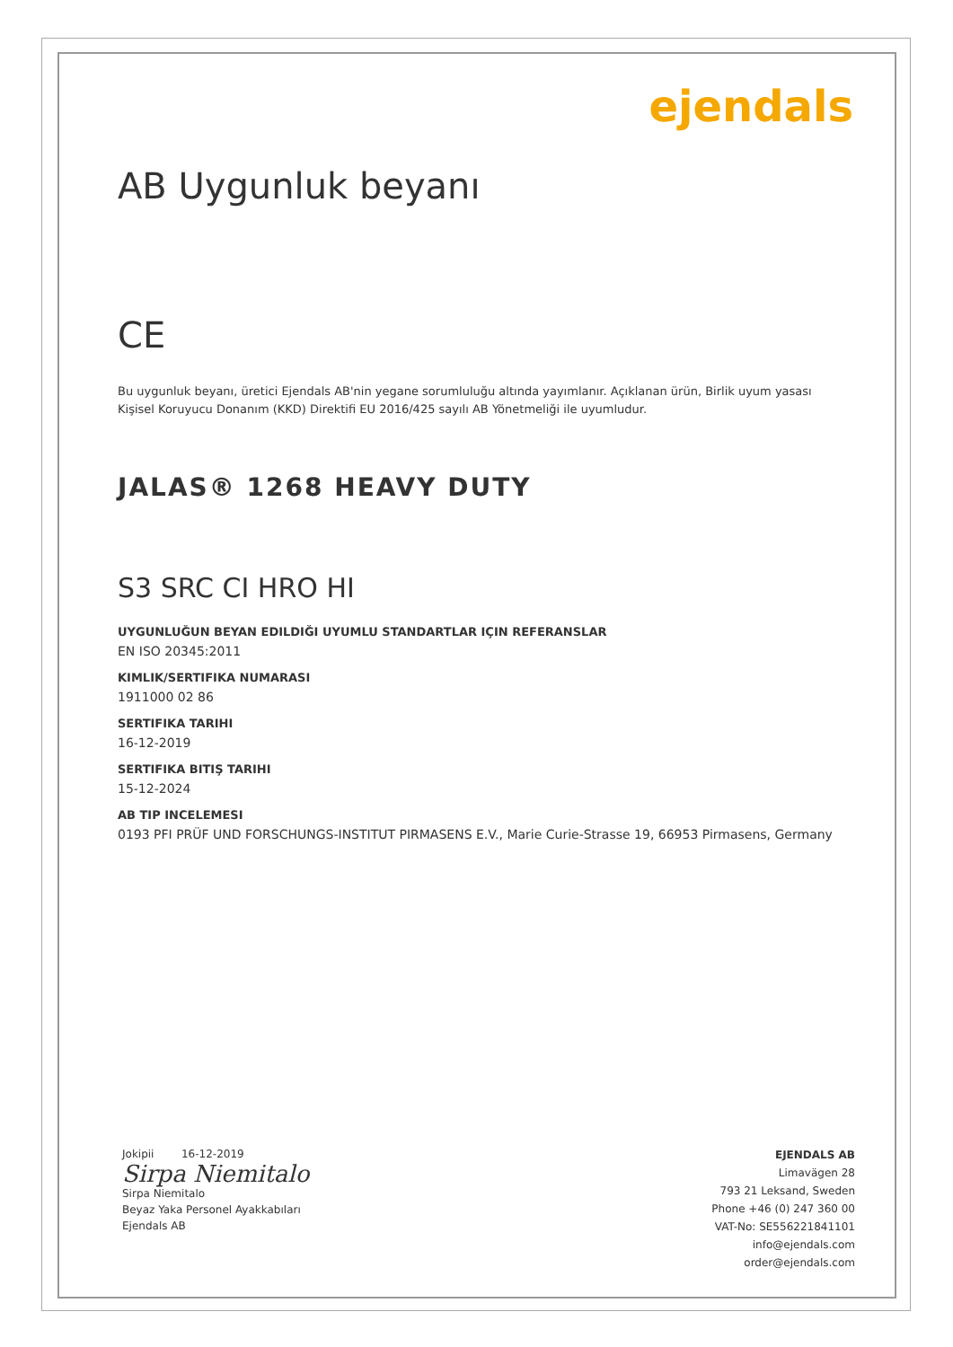ejendals
AB Uygunluk beyanı
CE
Bu uygunluk beyanı, üretici Ejendals AB'nin yegane sorumluluğu altında yayımlanır. Açıklanan ürün, Birlik uyum yasası Kişisel Koruyucu Donanım (KKD) Direktifi EU 2016/425 sayılı AB Yönetmeliği ile uyumludur.
JALAS® 1268 HEAVY DUTY
S3 SRC CI HRO HI
UYGUNLUĞUN BEYAN EDILDIĞI UYUMLU STANDARTLAR IÇIN REFERANSLAR
EN ISO 20345:2011
KIMLIK/SERTIFIKA NUMARASI
1911000 02 86
SERTIFIKA TARIHI
16-12-2019
SERTIFIKA BITIŞ TARIHI
15-12-2024
AB TIP INCELEMESI
0193 PFI PRÜF UND FORSCHUNGS-INSTITUT PIRMASENS E.V., Marie Curie-Strasse 19, 66953 Pirmasens, Germany
Jokipii 16-12-2019
Sirpa Niemitalo
Sirpa Niemitalo
Beyaz Yaka Personel Ayakkabıları
Ejendals AB
EJENDALS AB
Limavägen 28
793 21 Leksand, Sweden
Phone +46 (0) 247 360 00
VAT-No: SE556221841101
info@ejendals.com
order@ejendals.com